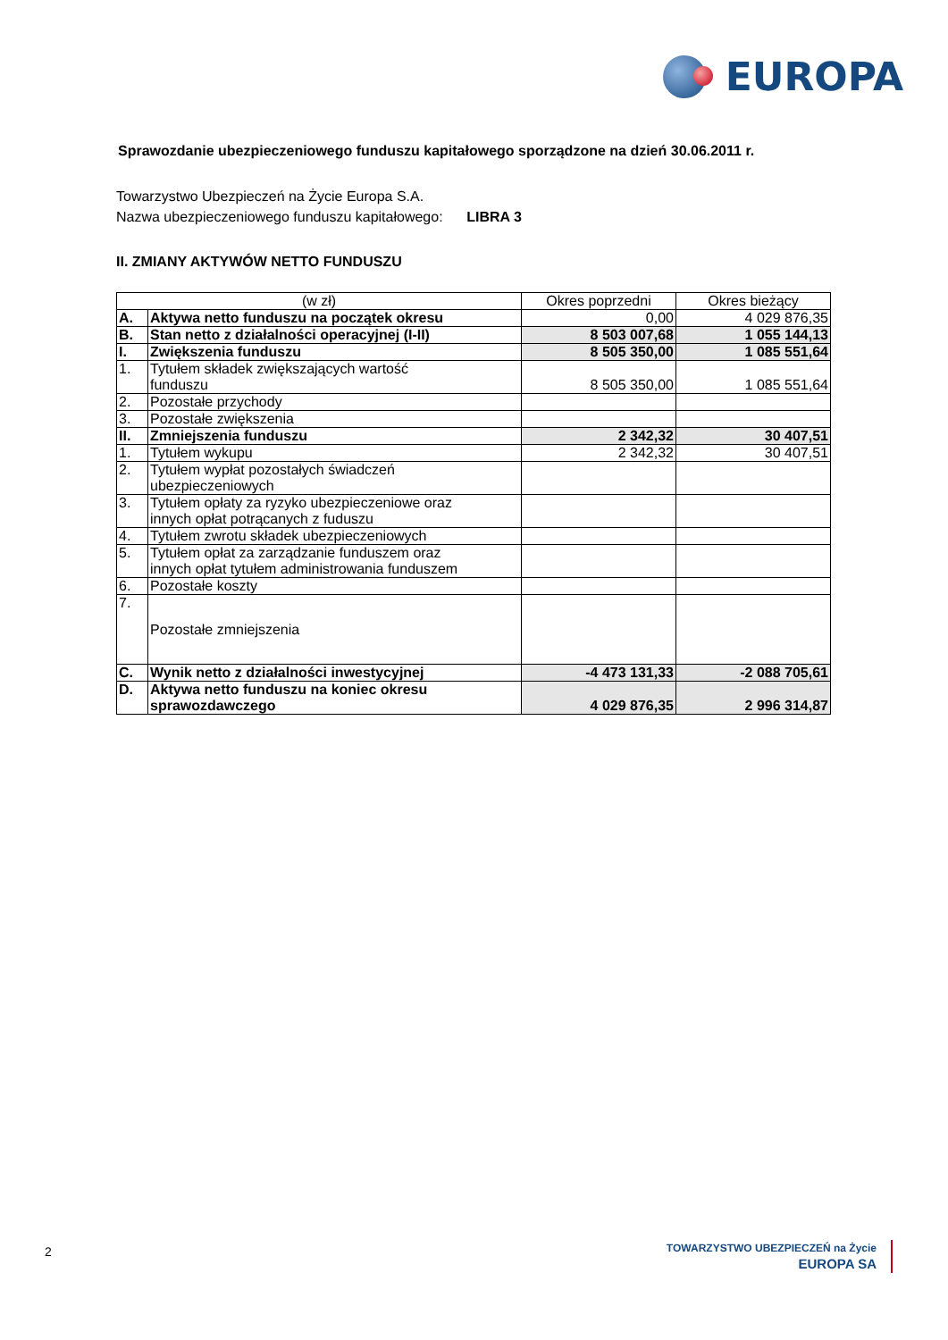EUROPA
Sprawozdanie ubezpieczeniowego funduszu kapitałowego sporządzone na dzień 30.06.2011 r.
Towarzystwo Ubezpieczeń na Życie Europa S.A.
Nazwa ubezpieczeniowego funduszu kapitałowego: LIBRA 3
II. ZMIANY AKTYWÓW NETTO FUNDUSZU
| (w zł) | | Okres poprzedni | Okres bieżący |
| --- | --- | --- | --- |
| A. | Aktywa netto funduszu na początek okresu | 0,00 | 4 029 876,35 |
| B. | Stan netto z działalności operacyjnej (I-II) | 8 503 007,68 | 1 055 144,13 |
| I. | Zwiększenia funduszu | 8 505 350,00 | 1 085 551,64 |
| 1. | Tytułem składek zwiększających wartość funduszu | 8 505 350,00 | 1 085 551,64 |
| 2. | Pozostałe przychody | | |
| 3. | Pozostałe zwiększenia | | |
| II. | Zmniejszenia funduszu | 2 342,32 | 30 407,51 |
| 1. | Tytułem wykupu | 2 342,32 | 30 407,51 |
| 2. | Tytułem wypłat pozostałych świadczeń ubezpieczeniowych | | |
| 3. | Tytułem opłaty za ryzyko ubezpieczeniowe oraz innych opłat potrącanych z fuduszu | | |
| 4. | Tytułem zwrotu składek ubezpieczeniowych | | |
| 5. | Tytułem opłat za zarządzanie funduszem oraz innych opłat tytułem administrowania funduszem | | |
| 6. | Pozostałe koszty | | |
| 7. | Pozostałe zmniejszenia | | |
| C. | Wynik netto z działalności inwestycyjnej | -4 473 131,33 | -2 088 705,61 |
| D. | Aktywa netto funduszu na koniec okresu sprawozdawczego | 4 029 876,35 | 2 996 314,87 |
2
TOWARZYSTWO UBEZPIECZEŃ na Życie
EUROPA SA